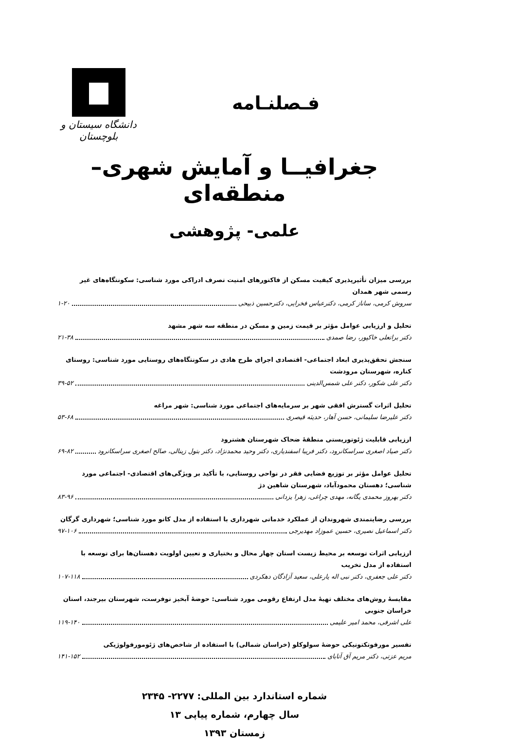دانشگاه سیستان و بلوچستان
فـصلنـامه
جغرافیــا و آمایش شهری– منطقه‌ای
علمی- پژوهشی
بررسی میزان تأثیرپذیری کیفیت مسکن از فاکتورهای امنیت تصرف ادراکی مورد شناسی: سکونتگاه‌های غیر رسمی شهر همدان
سروش کرمی، ساناز کرمی، دکترعباس فخرایی، دکترحسین ذبیحی ۱-۲۰
تحلیل و ارزیابی عوامل مؤثر بر قیمت زمین و مسکن در منطقه سه شهر مشهد
دکتر براتعلی خاکپور، رضا صمدی ۲۱-۳۸
سنجش تحقق‌پذیری ابعاد اجتماعی- اقتصادی اجرای طرح هادی در سکونتگاه‌های روستایی مورد شناسی: روستای کناره، شهرستان مرودشت
دکتر علی شکور، دکتر علی شمس‌الدینی ۳۹-۵۲
تحلیل اثرات گسترش افقی شهر بر سرمایه‌های اجتماعی مورد شناسی: شهر مراغه
دکتر علیرضا سلیمانی، حسن آهار، حدیثه قیصری ۵۳-۶۸
ارزیابی قابلیت ژئوتوریستی منطقهٔ ضحاک شهرستان هشترود
دکتر صیاد اصغری سراسکانرود، دکتر فریبا اسفندیاری، دکتر وحید محمدنژاد، دکتر بتول زینالی، صالح اصغری سراسکانرود ۶۹-۸۲
تحلیل عوامل مؤثر بر توزیع فضایی فقر در نواحی روستایی، با تأکید بر ویژگی‌های اقتصادی- اجتماعی مورد شناسی؛ دهستان محمودآباد، شهرستان شاهین دژ
دکتر بهروز محمدی یگانه، مهدی چراغی، زهرا یزدانی ۸۳-۹۶
بررسی رضایتمندی شهروندان از عملکرد خدماتی شهرداری با استفاده از مدل کانو مورد شناسی؛ شهرداری گرگان
دکتر اسماعیل نصیری، حسین عموزاد مهدیرجی ۹۷-۱۰۶
ارزیابی اثرات توسعه بر محیط زیست استان چهار محال و بختیاری و تعیین اولویت دهستان‌ها برای توسعه با استفاده از مدل تخریب
دکتر علی جعفری، دکتر نبی اله یارعلی، سعید آزادگان دهکردی ۱۰۷-۱۱۸
مقایسهٔ روش‌های مختلف تهیهٔ مدل ارتفاع رقومی مورد شناسی: حوضهٔ آبخیز نوفرست، شهرستان بیرجند، استان خراسان جنوبی
علی اشرفی، محمد امیر علیمی ۱۱۹-۱۴۰
تفسیر مورفوتکتونیکی حوضهٔ سولوکلو (خراسان شمالی) با استفاده از شاخص‌های ژئومورفولوژیکی
مریم عزتی، دکتر مریم آق آتابای ۱۴۱-۱۵۲
شماره استاندارد بین المللی: ۲۲۷۷- ۲۳۴۵
سال چهارم، شماره پیاپی ۱۳
زمستان ۱۳۹۳